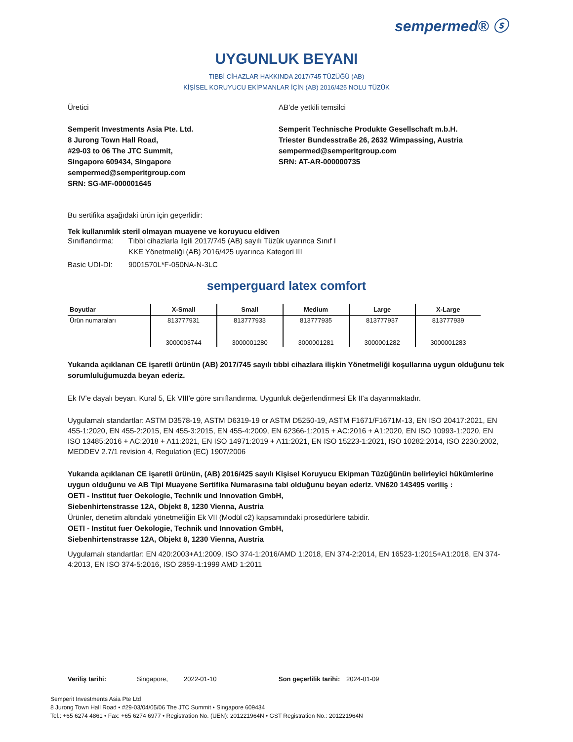sempermed® ⓢ
UYGUNLUK BEYANI
TIBBİ CİHAZLAR HAKKINDA 2017/745 TÜZÜĞÜ (AB)
KİŞİSEL KORUYUCU EKİPMANLAR İÇİN (AB) 2016/425 NOLU TÜZÜK
Üretici
Semperit Investments Asia Pte. Ltd.
8 Jurong Town Hall Road,
#29-03 to 06 The JTC Summit,
Singapore 609434, Singapore
sempermed@semperitgroup.com
SRN: SG-MF-000001645
AB’de yetkili temsilci
Semperit Technische Produkte Gesellschaft m.b.H.
Triester Bundesstraße 26, 2632 Wimpassing, Austria
sempermed@semperitgroup.com
SRN: AT-AR-000000735
Bu sertifika aşağıdaki ürün için geçerlidir:
Tek kullanımlık steril olmayan muayene ve koruyucu eldiven
Sınıflandırma: Tıbbi cihazlarla ilgili 2017/745 (AB) sayılı Tüzük uyarınca Sınıf I
KKE Yönetmeliği (AB) 2016/425 uyarınca Kategori III
Basic UDI-DI: 9001570L*F-050NA-N-3LC
semperguard latex comfort
| Boyutlar | X-Small | Small | Medium | Large | X-Large |
| --- | --- | --- | --- | --- | --- |
| Ürün numaraları | 813777931 3000003744 | 813777933 3000001280 | 813777935 3000001281 | 813777937 3000001282 | 813777939 3000001283 |
Yukarıda açıklanan CE işaretli ürünün (AB) 2017/745 sayılı tıbbi cihazlara ilişkin Yönetmeliği koşullarına uygun olduğunu tek sorumluluğumuzda beyan ederiz.
Ek IV'e dayalı beyan. Kural 5, Ek VIII'e göre sınıflandırma. Uygunluk değerlendirmesi Ek II'a dayanmaktadır.
Uygulamalı standartlar: ASTM D3578-19, ASTM D6319-19 or ASTM D5250-19, ASTM F1671/F1671M-13, EN ISO 20417:2021, EN 455-1:2020, EN 455-2:2015, EN 455-3:2015, EN 455-4:2009, EN 62366-1:2015 + AC:2016 + A1:2020, EN ISO 10993-1:2020, EN ISO 13485:2016 + AC:2018 + A11:2021, EN ISO 14971:2019 + A11:2021, EN ISO 15223-1:2021, ISO 10282:2014, ISO 2230:2002, MEDDEV 2.7/1 revision 4, Regulation (EC) 1907/2006
Yukarıda açıklanan CE işaretli ürünün, (AB) 2016/425 sayılı Kişisel Koruyucu Ekipman Tüzüğünün belirleyici hükümlerine uygun olduğunu ve AB Tipi Muayene Sertifika Numarasına tabi olduğunu beyan ederiz. VN620 143495 veriliş :
OETI - Institut fuer Oekologie, Technik und Innovation GmbH,
Siebenhirtenstrasse 12A, Objekt 8, 1230 Vienna, Austria
Ürünler, denetim altındaki yönetmeliğin Ek VII (Modül c2) kapsamındaki prosedürlere tabidir.
OETI - Institut fuer Oekologie, Technik und Innovation GmbH,
Siebenhirtenstrasse 12A, Objekt 8, 1230 Vienna, Austria
Uygulamalı standartlar: EN 420:2003+A1:2009, ISO 374-1:2016/AMD 1:2018, EN 374-2:2014, EN 16523-1:2015+A1:2018, EN 374-4:2013, EN ISO 374-5:2016, ISO 2859-1:1999 AMD 1:2011
Veriliş tarihi: Singapore, 2022-01-10 Son geçerlilik tarihi: 2024-01-09
Semperit Investments Asia Pte Ltd
8 Jurong Town Hall Road • #29-03/04/05/06 The JTC Summit • Singapore 609434
Tel.: +65 6274 4861 • Fax: +65 6274 6977 • Registration No. (UEN): 201221964N • GST Registration No.: 201221964N